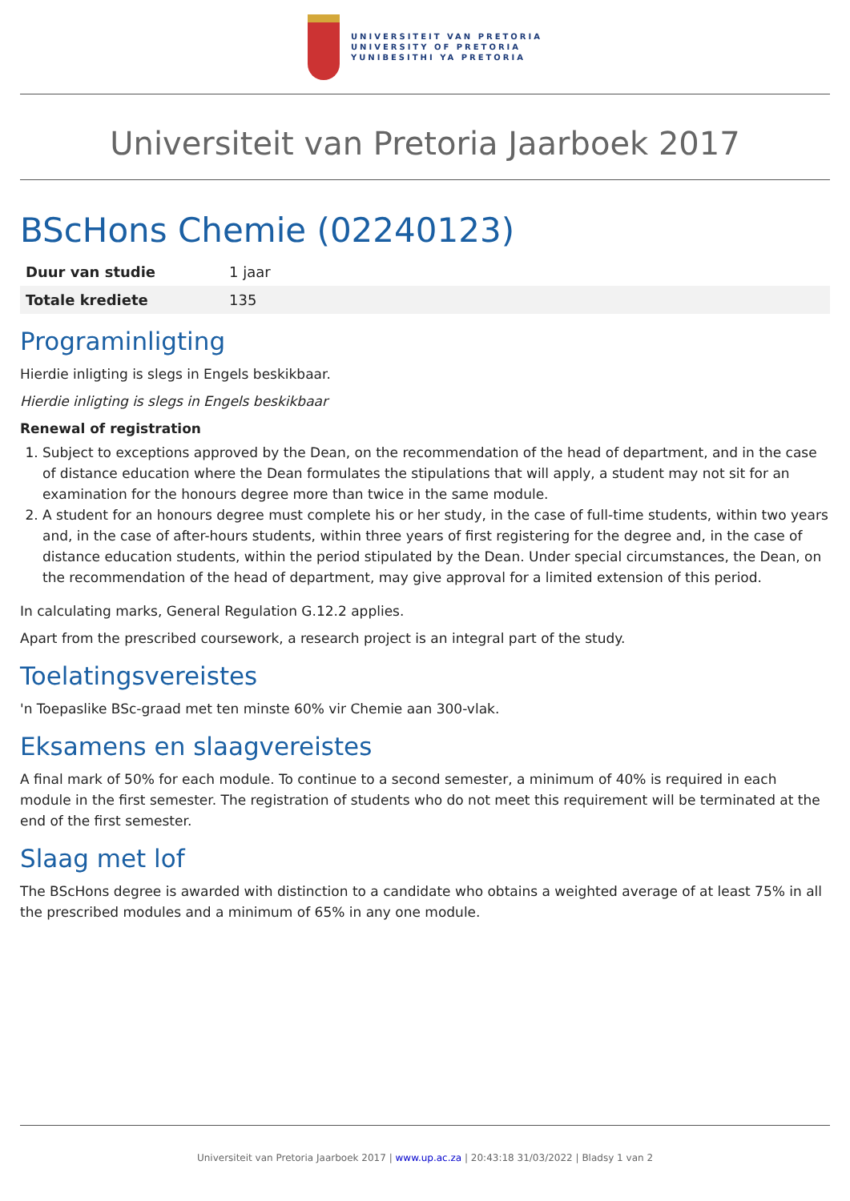UNIVERSITEIT VAN PRETORIA
UNIVERSITY OF PRETORIA
YUNIBESITHI YA PRETORIA
Universiteit van Pretoria Jaarboek 2017
BScHons Chemie (02240123)
| Duur van studie | 1 jaar |
| Totale krediete | 135 |
Programinligting
Hierdie inligting is slegs in Engels beskikbaar.
Hierdie inligting is slegs in Engels beskikbaar
Renewal of registration
1. Subject to exceptions approved by the Dean, on the recommendation of the head of department, and in the case of distance education where the Dean formulates the stipulations that will apply, a student may not sit for an examination for the honours degree more than twice in the same module.
2. A student for an honours degree must complete his or her study, in the case of full-time students, within two years and, in the case of after-hours students, within three years of first registering for the degree and, in the case of distance education students, within the period stipulated by the Dean. Under special circumstances, the Dean, on the recommendation of the head of department, may give approval for a limited extension of this period.
In calculating marks, General Regulation G.12.2 applies.
Apart from the prescribed coursework, a research project is an integral part of the study.
Toelatingsvereistes
'n Toepaslike BSc-graad met ten minste 60% vir Chemie aan 300-vlak.
Eksamens en slaagvereistes
A final mark of 50% for each module. To continue to a second semester, a minimum of 40% is required in each module in the first semester. The registration of students who do not meet this requirement will be terminated at the end of the first semester.
Slaag met lof
The BScHons degree is awarded with distinction to a candidate who obtains a weighted average of at least 75% in all the prescribed modules and a minimum of 65% in any one module.
Universiteit van Pretoria Jaarboek 2017 | www.up.ac.za | 20:43:18 31/03/2022 | Bladsy 1 van 2